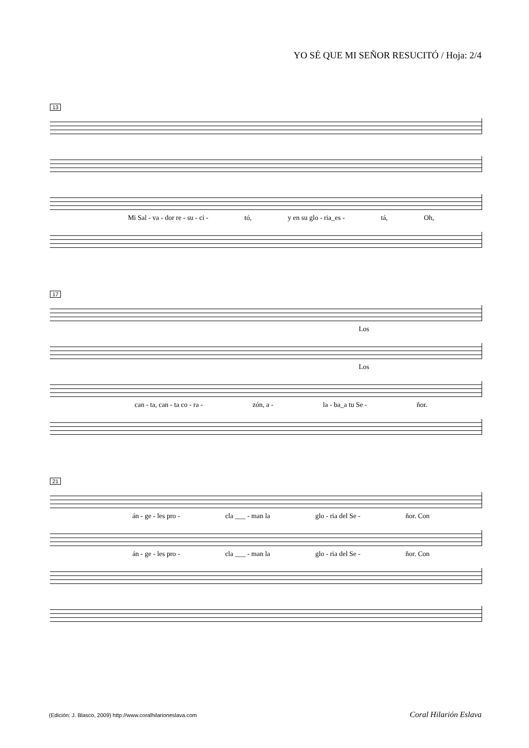YO SÉ QUE MI SEÑOR RESUCITÓ / Hoja: 2/4
13
Mi Sal - va - dor re - su - ci - tó, y en su glo - ria_es - tá, Oh,
17
Los
Los
can - ta, can - ta co - ra - zón, a - la - ba_a tu Se - ñor.
21
án - ge - les pro - cla ___ - man la glo - ria del Se - ñor. Con
án - ge - les pro - cla ___ - man la glo - ria del Se - ñor. Con
(Edición: J. Blasco, 2009) http://www.coralhilarioneslava.com
Coral Hilarión Eslava